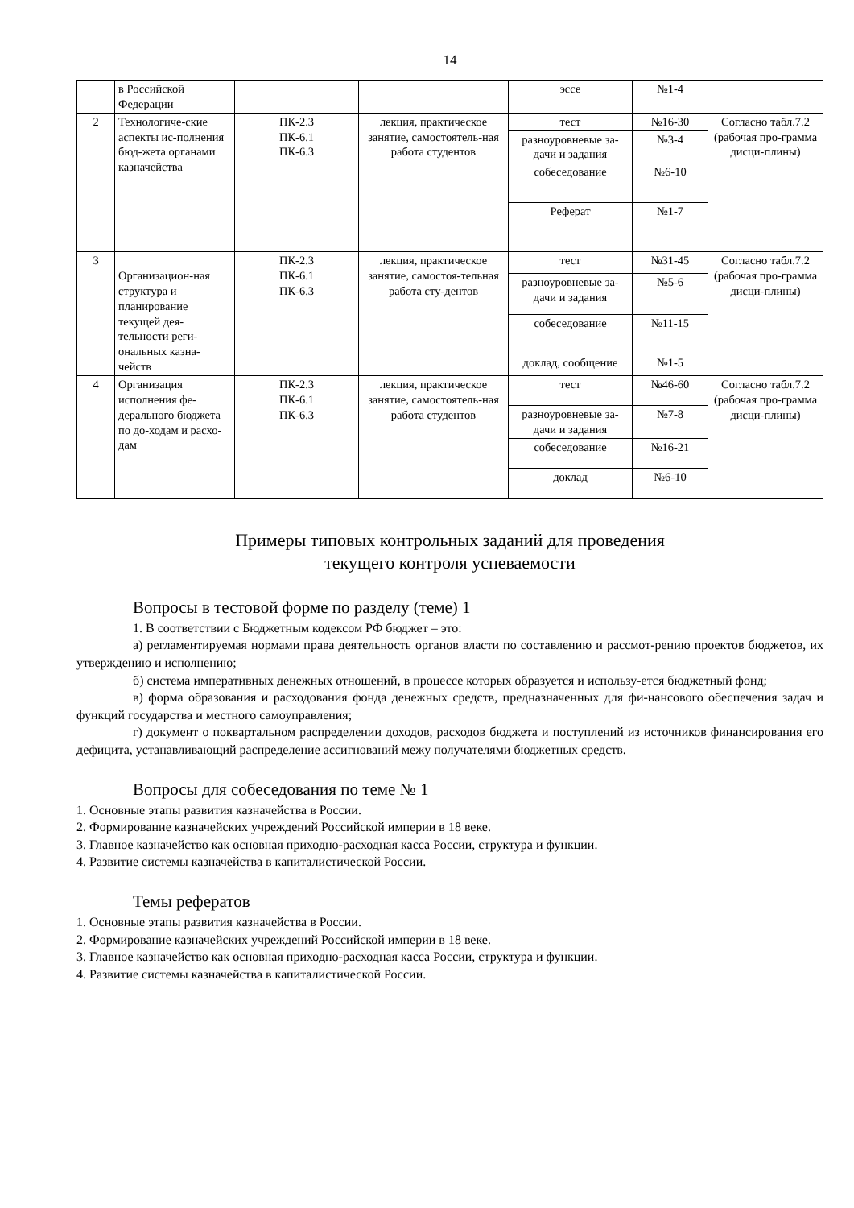14
| | в Российской Федерации | | | эссе | №1-4 | |
| 2 | Технологиче-ские аспекты ис-полнения бюд-жета органами казначейства | ПК-2.3 ПК-6.1 ПК-6.3 | лекция, практическое занятие, самостоятель-ная работа студентов | тест | №16-30 | Согласно табл.7.2 (рабочая про-грамма дисци-плины) |
| | | | | разноуровневые за-дачи и задания | №3-4 | |
| | | | | собеседование | №6-10 | |
| | | | | Реферат | №1-7 | |
| 3 | Организацион-ная структура и планирование текущей дея-тельности реги-ональных казна-чейств | ПК-2.3 ПК-6.1 ПК-6.3 | лекция, практическое занятие, самостоя-тельная работа сту-дентов | тест | №31-45 | Согласно табл.7.2 (рабочая про-грамма дисци-плины) |
| | | | | разноуровневые за-дачи и задания | №5-6 | |
| | | | | собеседование | №11-15 | |
| | | | | доклад, сообщение | №1-5 | |
| 4 | Организация исполнения фе-дерального бюджета по до-ходам и расхо-дам | ПК-2.3 ПК-6.1 ПК-6.3 | лекция, практическое занятие, самостоятель-ная работа студентов | тест | №46-60 | Согласно табл.7.2 (рабочая про-грамма дисци-плины) |
| | | | | разноуровневые за-дачи и задания | №7-8 | |
| | | | | собеседование | №16-21 | |
| | | | | доклад | №6-10 | |
Примеры типовых контрольных заданий для проведения
текущего контроля успеваемости
Вопросы в тестовой форме по разделу (теме) 1
1. В соответствии с Бюджетным кодексом РФ бюджет – это:
а) регламентируемая нормами права деятельность органов власти по составлению и рассмот-рению проектов бюджетов, их утверждению и исполнению;
б) система императивных денежных отношений, в процессе которых образуется и использу-ется бюджетный фонд;
в) форма образования и расходования фонда денежных средств, предназначенных для фи-нансового обеспечения задач и функций государства и местного самоуправления;
г) документ о поквартальном распределении доходов, расходов бюджета и поступлений из источников финансирования его дефицита, устанавливающий распределение ассигнований межу получателями бюджетных средств.
Вопросы для собеседования по теме № 1
1. Основные этапы развития казначейства в России.
2. Формирование казначейских учреждений Российской империи в 18 веке.
3. Главное казначейство как основная приходно-расходная касса России, структура и функции.
4. Развитие системы казначейства в капиталистической России.
Темы рефератов
1. Основные этапы развития казначейства в России.
2. Формирование казначейских учреждений Российской империи в 18 веке.
3. Главное казначейство как основная приходно-расходная касса России, структура и функции.
4. Развитие системы казначейства в капиталистической России.